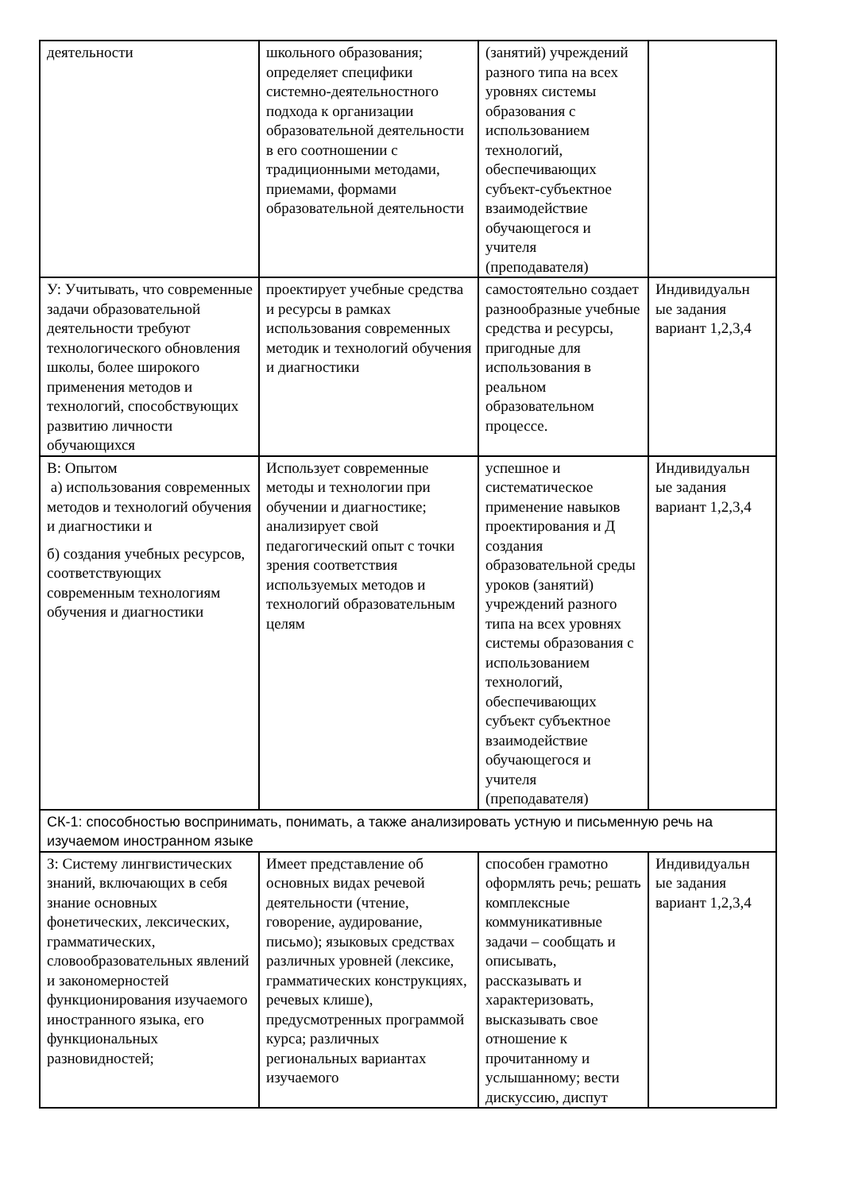| деятельности | школьного образования; определяет специфики системно-деятельностного подхода к организации образовательной деятельности в его соотношении с традиционными методами, приемами, формами образовательной деятельности | (занятий) учреждений разного типа на всех уровнях системы образования с использованием технологий, обеспечивающих субъект-субъектное взаимодействие обучающегося и учителя (преподавателя) | |
| У: Учитывать, что современные задачи образовательной деятельности требуют технологического обновления школы, более широкого применения методов и технологий, способствующих развитию личности обучающихся | проектирует учебные средства и ресурсы в рамках использования современных методик и технологий обучения и диагностики | самостоятельно создает разнообразные учебные средства и ресурсы, пригодные для использования в реальном образовательном процессе. | Индивидуальн ые задания вариант 1,2,3,4 |
| В: Опытом а) использования современных методов и технологий обучения и диагностики и б) создания учебных ресурсов, соответствующих современным технологиям обучения и диагностики | Использует современные методы и технологии при обучении и диагностике; анализирует свой педагогический опыт с точки зрения соответствия используемых методов и технологий образовательным целям | успешное и систематическое применение навыков проектирования и Д создания образовательной среды уроков (занятий) учреждений разного типа на всех уровнях системы образования с использованием технологий, обеспечивающих субъект субъектное взаимодействие обучающегося и учителя (преподавателя) | Индивидуальн ые задания вариант 1,2,3,4 |
| СК-1: способностью воспринимать, понимать, а также анализировать устную и письменную речь на изучаемом иностранном языке | | | |
| З: Систему лингвистических знаний, включающих в себя знание основных фонетических, лексических, грамматических, словообразовательных явлений и закономерностей функционирования изучаемого иностранного языка, его функциональных разновидностей; | Имеет представление об основных видах речевой деятельности (чтение, говорение, аудирование, письмо); языковых средствах различных уровней (лексике, грамматических конструкциях, речевых клише), предусмотренных программой курса; различных региональных вариантах изучаемого | способен грамотно оформлять речь; решать комплексные коммуникативные задачи – сообщать и описывать, рассказывать и характеризовать, высказывать свое отношение к прочитанному и услышанному; вести дискуссию, диспут | Индивидуальн ые задания вариант 1,2,3,4 |